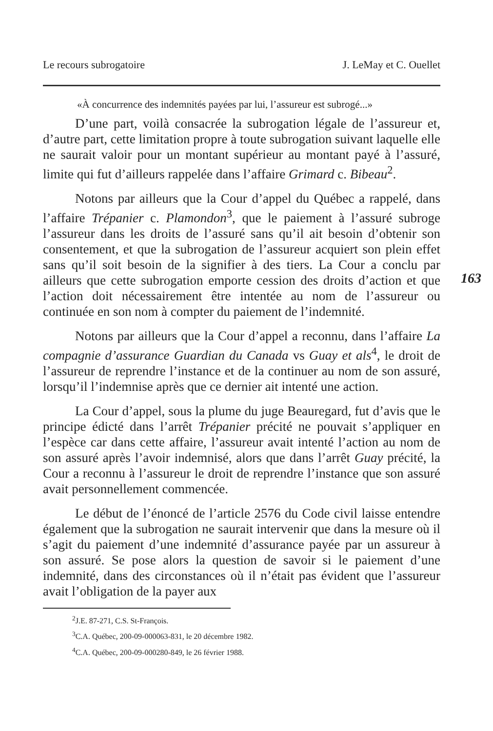Le recours subrogatoire J. LeMay et C. Ouellet
«À concurrence des indemnités payées par lui, l’assureur est subrogé...»
D’une part, voilà consacrée la subrogation légale de l’assureur et, d’autre part, cette limitation propre à toute subrogation suivant laquelle elle ne saurait valoir pour un montant supérieur au montant payé à l’assuré, limite qui fut d’ailleurs rappelée dans l’affaire Grimard c. Bibeau<sup>2</sup>.
Notons par ailleurs que la Cour d’appel du Québec a rappelé, dans l’affaire Trépanier c. Plamondon<sup>3</sup>, que le paiement à l’assuré subroge l’assureur dans les droits de l’assuré sans qu’il ait besoin d’obtenir son consentement, et que la subrogation de l’assureur acquiert son plein effet sans qu’il soit besoin de la signifier à des tiers. La Cour a conclu par ailleurs que cette subrogation emporte cession des droits d’action et que l’action doit nécessairement être intentée au nom de l’assureur ou continuée en son nom à compter du paiement de l’indemnité.
163
Notons par ailleurs que la Cour d’appel a reconnu, dans l’affaire La compagnie d’assurance Guardian du Canada vs Guay et als<sup>4</sup>, le droit de l’assureur de reprendre l’instance et de la continuer au nom de son assuré, lorsqu’il l’indemnise après que ce dernier ait intenté une action.
La Cour d’appel, sous la plume du juge Beauregard, fut d’avis que le principe édicté dans l’arrêt Trépanier précité ne pouvait s’appliquer en l’espèce car dans cette affaire, l’assureur avait intenté l’action au nom de son assuré après l’avoir indemnisé, alors que dans l’arrêt Guay précité, la Cour a reconnu à l’assureur le droit de reprendre l’instance que son assuré avait personnellement commencée.
Le début de l’énoncé de l’article 2576 du Code civil laisse entendre également que la subrogation ne saurait intervenir que dans la mesure où il s’agit du paiement d’une indemnité d’assurance payée par un assureur à son assuré. Se pose alors la question de savoir si le paiement d’une indemnité, dans des circonstances où il n’était pas évident que l’assureur avait l’obligation de la payer aux
<sup>2</sup> J.E. 87-271, C.S. St-François.
<sup>3</sup> C.A. Québec, 200-09-000063-831, le 20 décembre 1982.
<sup>4</sup> C.A. Québec, 200-09-000280-849, le 26 février 1988.